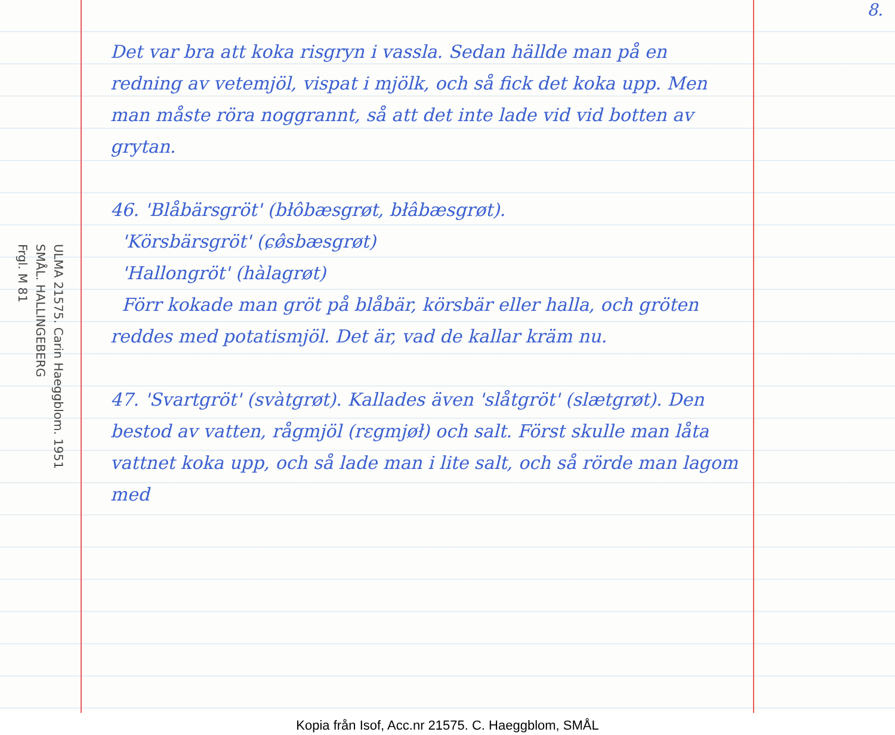ULMA 21575. Carin Haeggblom. 1951
SMÅL. HALLINGEBERG
Frgl. M 81
Det var bra att koka risgryn i vassla. Sedan hällde man på en redning av vetemjöl, vispat i mjölk, och så fick det koka upp. Men man måste röra noggrannt, så att det inte lade vid vid botten av grytan.
46. 'Blåbärsgröt' (błôbæsgrøt, błâbæsgrøt).
'Körsbärsgröt' (ɕø̂sbæsgrøt)
'Hallongröt' (hàlagrøt)
Förr kokade man gröt på blåbär, körsbär eller halla, och gröten reddes med potatismjöl. Det är, vad de kallar kräm nu.
47. 'Svartgröt' (svàtgrøt). Kallades även 'slåtgröt' (slætgrøt). Den bestod av vatten, rågmjöl (rɛgmjøł) och salt. Först skulle man låta vattnet koka upp, och så lade man i lite salt, och så rörde man lagom med
8.
Kopia från Isof, Acc.nr 21575. C. Haeggblom, SMÅL